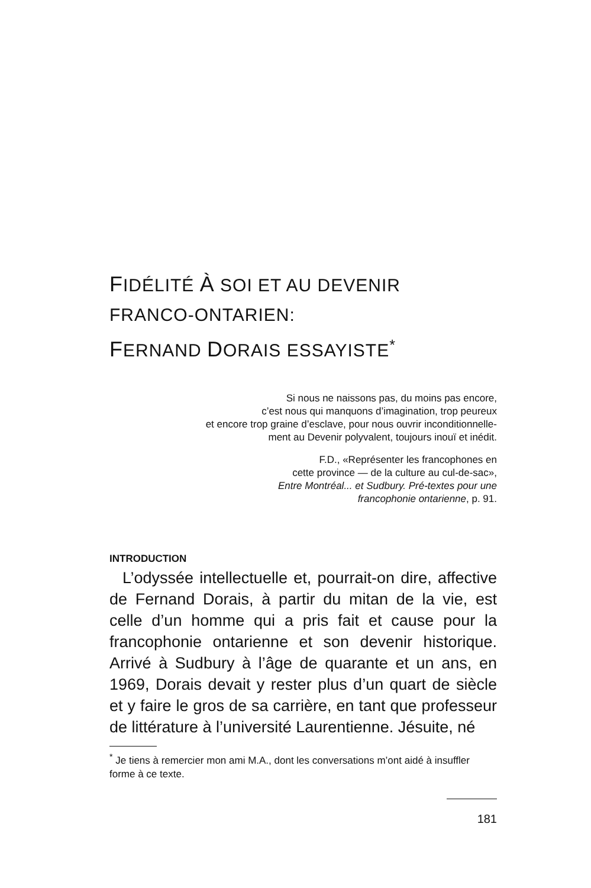FIDÉLITÉ À SOI ET AU DEVENIR
FRANCO-ONTARIEN:
FERNAND DORAIS ESSAYISTE<sup>*</sup>
Si nous ne naissons pas, du moins pas encore,
c’est nous qui manquons d’imagination, trop peureux
et encore trop graine d’esclave, pour nous ouvrir inconditionnelle-
ment au Devenir polyvalent, toujours inouï et inédit.
F.D., «Représenter les francophones en
cette province — de la culture au cul-de-sac»,
Entre Montréal... et Sudbury. Pré-textes pour une
francophonie ontarienne, p. 91.
INTRODUCTION
L’odyssée intellectuelle et, pourrait-on dire, affective de Fernand Dorais, à partir du mitan de la vie, est celle d’un homme qui a pris fait et cause pour la francophonie ontarienne et son devenir historique. Arrivé à Sudbury à l’âge de quarante et un ans, en 1969, Dorais devait y rester plus d’un quart de siècle et y faire le gros de sa carrière, en tant que professeur de littérature à l’université Laurentienne. Jésuite, né
<sup>*</sup> Je tiens à remercier mon ami M.A., dont les conversations m’ont aidé à insuffler forme à ce texte.
181